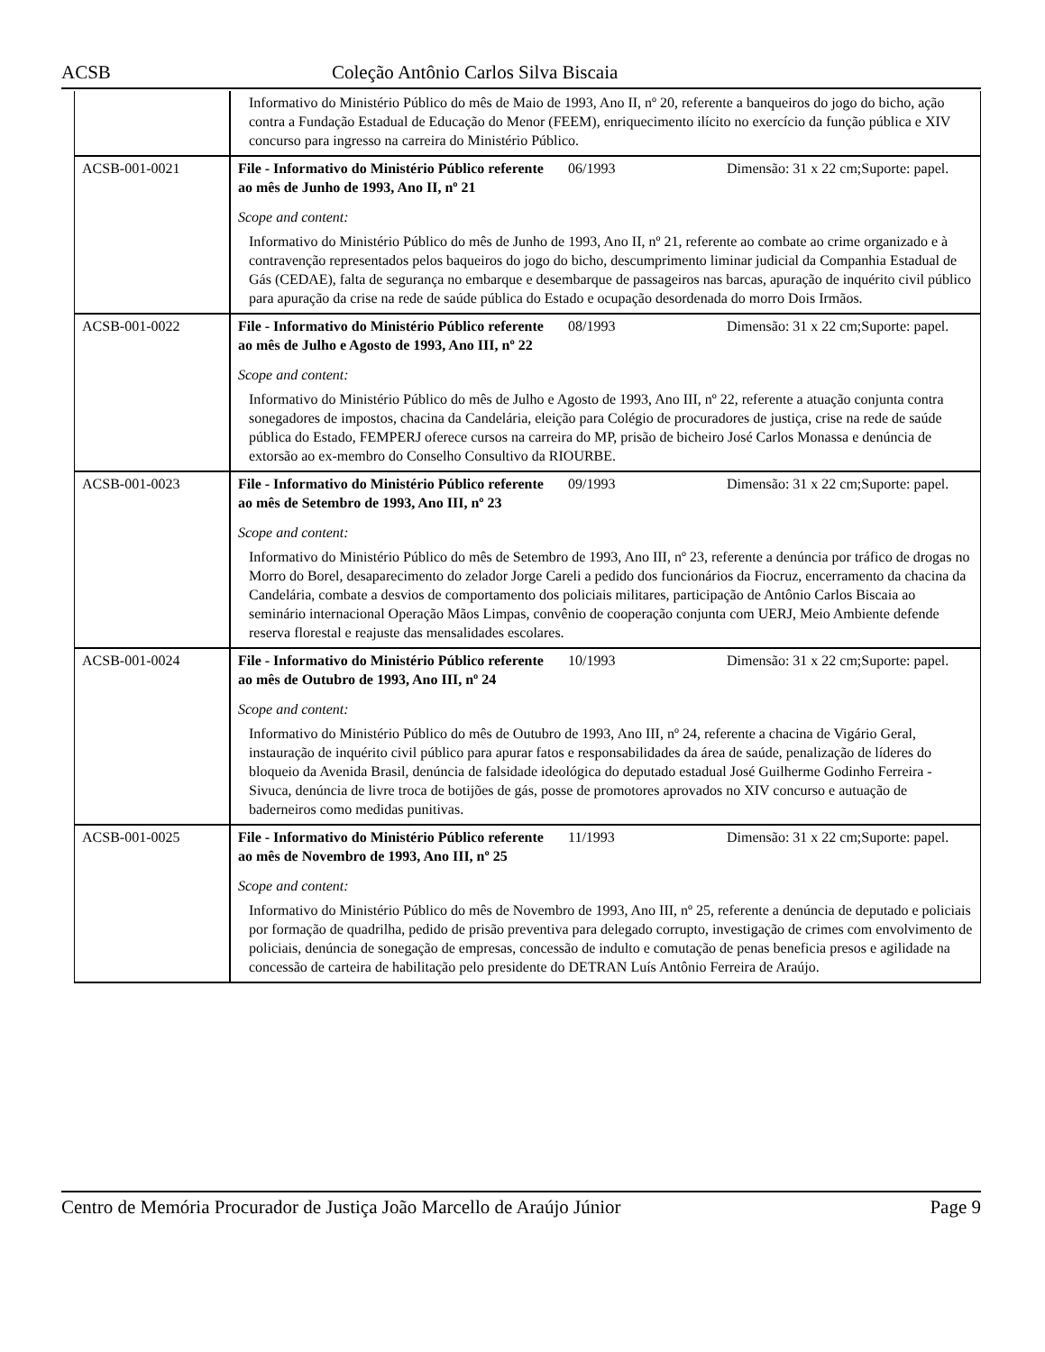ACSB Coleção Antônio Carlos Silva Biscaia
| | Informativo do Ministério Público do mês de Maio de 1993, Ano II, nº 20, referente a banqueiros do jogo do bicho, ação contra a Fundação Estadual de Educação do Menor (FEEM), enriquecimento ilícito no exercício da função pública e XIV concurso para ingresso na carreira do Ministério Público. | | |
| ACSB-001-0021 | File - Informativo do Ministério Público referente ao mês de Junho de 1993, Ano II, nº 21 | 06/1993 | Dimensão: 31 x 22 cm;Suporte: papel. |
| | Scope and content: Informativo do Ministério Público do mês de Junho de 1993, Ano II, nº 21, referente ao combate ao crime organizado e à contravenção representados pelos baqueiros do jogo do bicho, descumprimento liminar judicial da Companhia Estadual de Gás (CEDAE), falta de segurança no embarque e desembarque de passageiros nas barcas, apuração de inquérito civil público para apuração da crise na rede de saúde pública do Estado e ocupação desordenada do morro Dois Irmãos. | | |
| ACSB-001-0022 | File - Informativo do Ministério Público referente ao mês de Julho e Agosto de 1993, Ano III, nº 22 | 08/1993 | Dimensão: 31 x 22 cm;Suporte: papel. |
| | Scope and content: Informativo do Ministério Público do mês de Julho e Agosto de 1993, Ano III, nº 22, referente a atuação conjunta contra sonegadores de impostos, chacina da Candelária, eleição para Colégio de procuradores de justiça, crise na rede de saúde pública do Estado, FEMPERJ oferece cursos na carreira do MP, prisão de bicheiro José Carlos Monassa e denúncia de extorsão ao ex-membro do Conselho Consultivo da RIOURBE. | | |
| ACSB-001-0023 | File - Informativo do Ministério Público referente ao mês de Setembro de 1993, Ano III, nº 23 | 09/1993 | Dimensão: 31 x 22 cm;Suporte: papel. |
| | Scope and content: Informativo do Ministério Público do mês de Setembro de 1993, Ano III, nº 23, referente a denúncia por tráfico de drogas no Morro do Borel, desaparecimento do zelador Jorge Careli a pedido dos funcionários da Fiocruz, encerramento da chacina da Candelária, combate a desvios de comportamento dos policiais militares, participação de Antônio Carlos Biscaia ao seminário internacional Operação Mãos Limpas, convênio de cooperação conjunta com UERJ, Meio Ambiente defende reserva florestal e reajuste das mensalidades escolares. | | |
| ACSB-001-0024 | File - Informativo do Ministério Público referente ao mês de Outubro de 1993, Ano III, nº 24 | 10/1993 | Dimensão: 31 x 22 cm;Suporte: papel. |
| | Scope and content: Informativo do Ministério Público do mês de Outubro de 1993, Ano III, nº 24, referente a chacina de Vigário Geral, instauração de inquérito civil público para apurar fatos e responsabilidades da área de saúde, penalização de líderes do bloqueio da Avenida Brasil, denúncia de falsidade ideológica do deputado estadual José Guilherme Godinho Ferreira - Sivuca, denúncia de livre troca de botijões de gás, posse de promotores aprovados no XIV concurso e autuação de baderneiros como medidas punitivas. | | |
| ACSB-001-0025 | File - Informativo do Ministério Público referente ao mês de Novembro de 1993, Ano III, nº 25 | 11/1993 | Dimensão: 31 x 22 cm;Suporte: papel. |
| | Scope and content: Informativo do Ministério Público do mês de Novembro de 1993, Ano III, nº 25, referente a denúncia de deputado e policiais por formação de quadrilha, pedido de prisão preventiva para delegado corrupto, investigação de crimes com envolvimento de policiais, denúncia de sonegação de empresas, concessão de indulto e comutação de penas beneficia presos e agilidade na concessão de carteira de habilitação pelo presidente do DETRAN Luís Antônio Ferreira de Araújo. | | |
Centro de Memória Procurador de Justiça João Marcello de Araújo Júnior Page 9